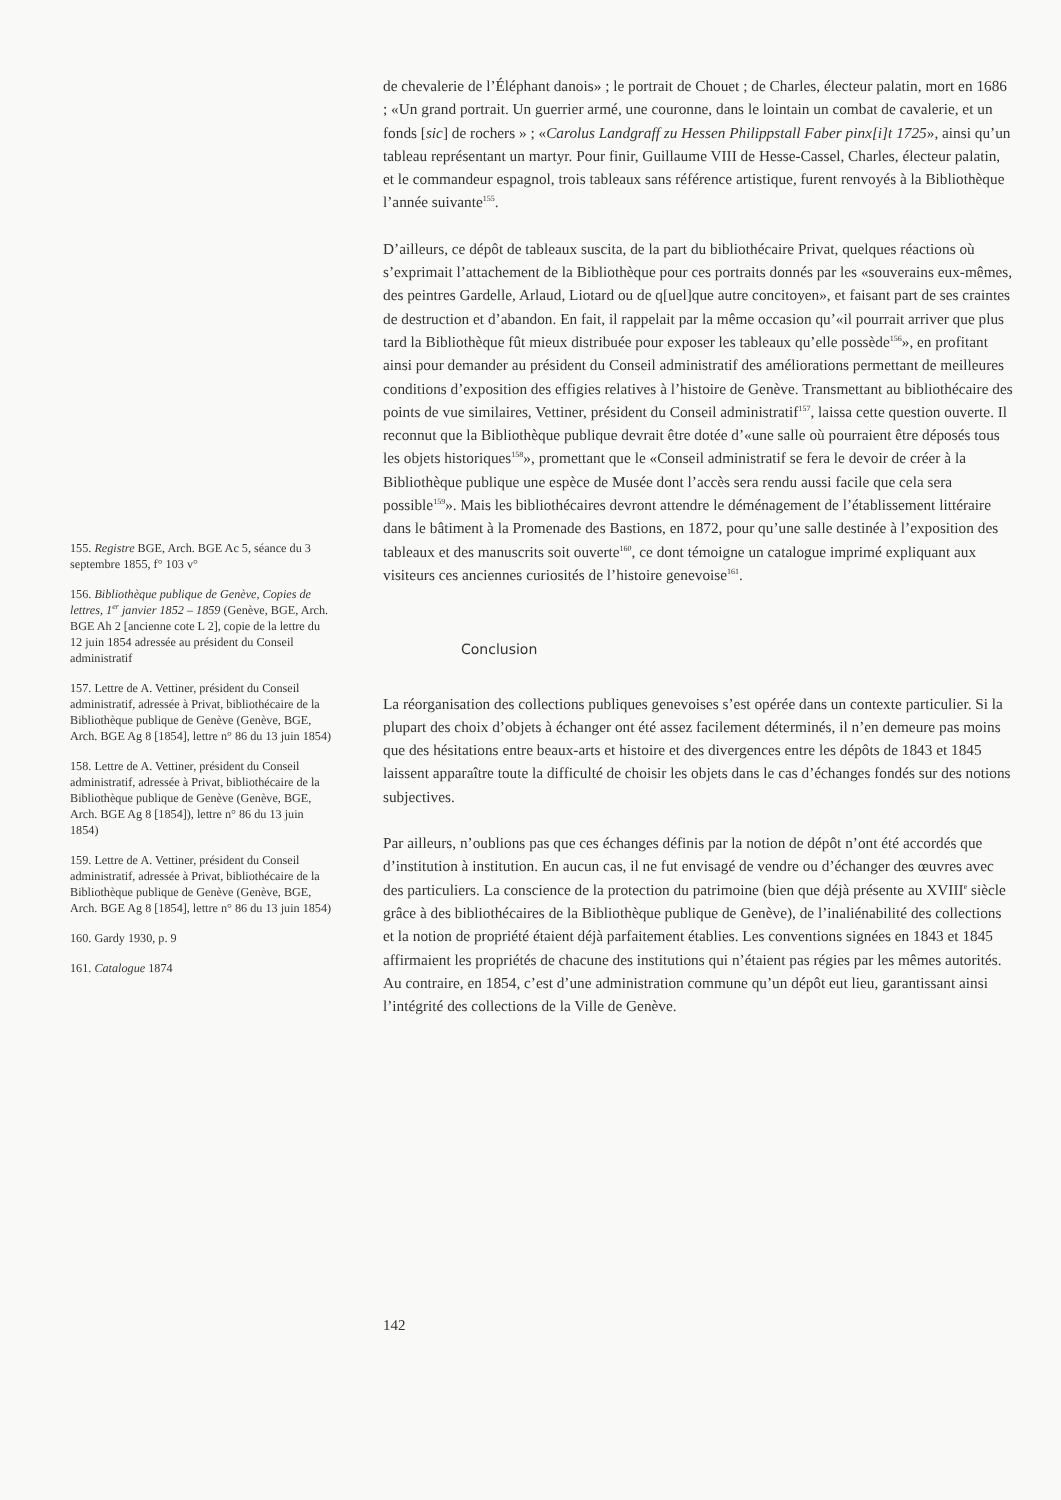de chevalerie de l’Éléphant danois» ; le portrait de Chouet ; de Charles, électeur palatin, mort en 1686 ; «Un grand portrait. Un guerrier armé, une couronne, dans le lointain un combat de cavalerie, et un fonds [sic] de rochers » ; «Carolus Landgraff zu Hessen Philippstall Faber pinx[i]t 1725», ainsi qu’un tableau représentant un martyr. Pour finir, Guillaume VIII de Hesse-Cassel, Charles, électeur palatin, et le commandeur espagnol, trois tableaux sans référence artistique, furent renvoyés à la Bibliothèque l’année suivante<sup>155</sup>.
D’ailleurs, ce dépôt de tableaux suscita, de la part du bibliothécaire Privat, quelques réactions où s’exprimait l’attachement de la Bibliothèque pour ces portraits donnés par les «souverains eux-mêmes, des peintres Gardelle, Arlaud, Liotard ou de q[uel]que autre concitoyen», et faisant part de ses craintes de destruction et d’abandon. En fait, il rappelait par la même occasion qu’«il pourrait arriver que plus tard la Bibliothèque fût mieux distribuée pour exposer les tableaux qu’elle possède<sup>156</sup>», en profitant ainsi pour demander au président du Conseil administratif des améliorations permettant de meilleures conditions d’exposition des effigies relatives à l’histoire de Genève. Transmettant au bibliothécaire des points de vue similaires, Vettiner, président du Conseil administratif<sup>157</sup>, laissa cette question ouverte. Il reconnut que la Bibliothèque publique devrait être dotée d’«une salle où pourraient être déposés tous les objets historiques<sup>158</sup>», promettant que le «Conseil administratif se fera le devoir de créer à la Bibliothèque publique une espèce de Musée dont l’accès sera rendu aussi facile que cela sera possible<sup>159</sup>». Mais les bibliothécaires devront attendre le déménagement de l’établissement littéraire dans le bâtiment à la Promenade des Bastions, en 1872, pour qu’une salle destinée à l’exposition des tableaux et des manuscrits soit ouverte<sup>160</sup>, ce dont témoigne un catalogue imprimé expliquant aux visiteurs ces anciennes curiosités de l’histoire genevoise<sup>161</sup>.
Conclusion
La réorganisation des collections publiques genevoises s’est opérée dans un contexte particulier. Si la plupart des choix d’objets à échanger ont été assez facilement déterminés, il n’en demeure pas moins que des hésitations entre beaux-arts et histoire et des divergences entre les dépôts de 1843 et 1845 laissent apparaître toute la difficulté de choisir les objets dans le cas d’échanges fondés sur des notions subjectives.
Par ailleurs, n’oublions pas que ces échanges définis par la notion de dépôt n’ont été accordés que d’institution à institution. En aucun cas, il ne fut envisagé de vendre ou d’échanger des œuvres avec des particuliers. La conscience de la protection du patrimoine (bien que déjà présente au XVIII<sup>e</sup> siècle grâce à des bibliothécaires de la Bibliothèque publique de Genève), de l’inaliénabilité des collections et la notion de propriété étaient déjà parfaitement établies. Les conventions signées en 1843 et 1845 affirmaient les propriétés de chacune des institutions qui n’étaient pas régies par les mêmes autorités. Au contraire, en 1854, c’est d’une administration commune qu’un dépôt eut lieu, garantissant ainsi l’intégrité des collections de la Ville de Genève.
155. Registre BGE, Arch. BGE Ac 5, séance du 3 septembre 1855, f° 103 v°
156. Bibliothèque publique de Genève, Copies de lettres, 1<sup>er</sup> janvier 1852 – 1859 (Genève, BGE, Arch. BGE Ah 2 [ancienne cote L 2], copie de la lettre du 12 juin 1854 adressée au président du Conseil administratif
157. Lettre de A. Vettiner, président du Conseil administratif, adressée à Privat, bibliothécaire de la Bibliothèque publique de Genève (Genève, BGE, Arch. BGE Ag 8 [1854], lettre n° 86 du 13 juin 1854)
158. Lettre de A. Vettiner, président du Conseil administratif, adressée à Privat, bibliothécaire de la Bibliothèque publique de Genève (Genève, BGE, Arch. BGE Ag 8 [1854]), lettre n° 86 du 13 juin 1854)
159. Lettre de A. Vettiner, président du Conseil administratif, adressée à Privat, bibliothécaire de la Bibliothèque publique de Genève (Genève, BGE, Arch. BGE Ag 8 [1854], lettre n° 86 du 13 juin 1854)
160. Gardy 1930, p. 9
161. Catalogue 1874
142